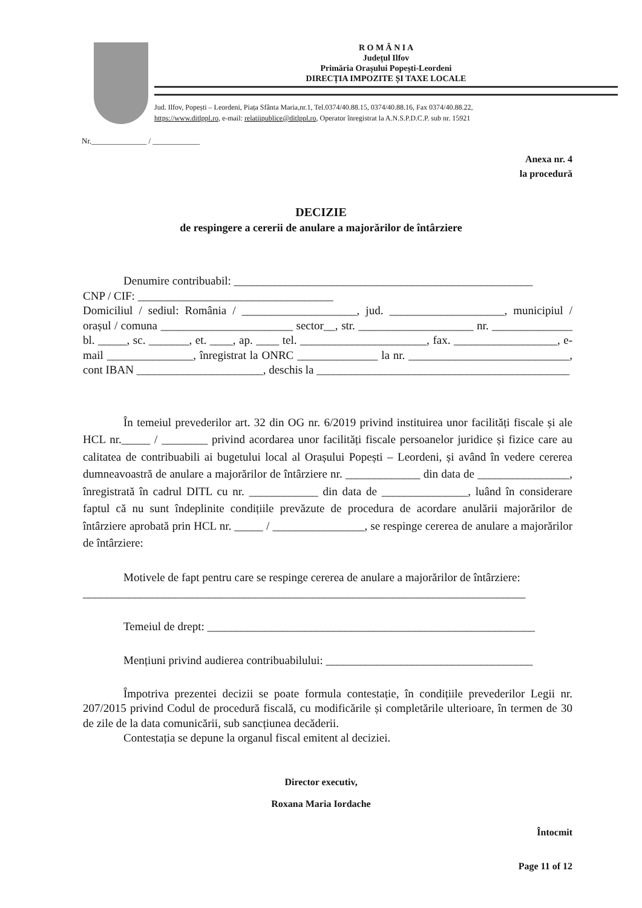R O M Â N I A
Județul Ilfov
Primăria Orașului Popești-Leordeni
DIRECȚIA IMPOZITE ȘI TAXE LOCALE
Jud. Ilfov, Popești – Leordeni, Piața Sfânta Maria,nr.1, Tel.0374/40.88.15, 0374/40.88.16, Fax 0374/40.88.22,
https://www.ditlppl.ro, e-mail: relatiipublice@ditlppl.ro, Operator înregistrat la A.N.S.P.D.C.P. sub nr. 15921
Nr.______________ / ____________
Anexa nr. 4
la procedură
DECIZIE
de respingere a cererii de anulare a majorărilor de întârziere
Denumire contribuabil: ____________________________________________________
CNP / CIF: __________________________________
Domiciliul / sediul: România / ____________________, jud. ____________________, municipiul / orașul / comuna _______________________ sector__, str. ____________________ nr. ______________ bl. _____, sc. _______, et. ____, ap. ____ tel. ______________________, fax. __________________, e-mail _______________, înregistrat la ONRC ______________ la nr. ____________________________, cont IBAN ______________________, deschis la ____________________________________________
În temeiul prevederilor art. 32 din OG nr. 6/2019 privind instituirea unor facilități fiscale și ale HCL nr._____ / ________ privind acordarea unor facilități fiscale persoanelor juridice și fizice care au calitatea de contribuabili ai bugetului local al Orașului Popești – Leordeni, și având în vedere cererea dumneavoastră de anulare a majorărilor de întârziere nr. _____________ din data de ________________, înregistrată în cadrul DITL cu nr. ____________ din data de _______________, luând în considerare faptul că nu sunt îndeplinite condițiile prevăzute de procedura de acordare anulării majorărilor de întârziere aprobată prin HCL nr. _____ / ________________, se respinge cererea de anulare a majorărilor de întârziere:
Motivele de fapt pentru care se respinge cererea de anulare a majorărilor de întârziere:
_____________________________________________________________________________
Temeiul de drept: _________________________________________________________
Mențiuni privind audierea contribuabilului: ____________________________________
Împotriva prezentei decizii se poate formula contestație, în condițiile prevederilor Legii nr. 207/2015 privind Codul de procedură fiscală, cu modificările și completările ulterioare, în termen de 30 de zile de la data comunicării, sub sancțiunea decăderii.
Contestația se depune la organul fiscal emitent al deciziei.
Director executiv,
Roxana Maria Iordache
Întocmit
Page 11 of 12